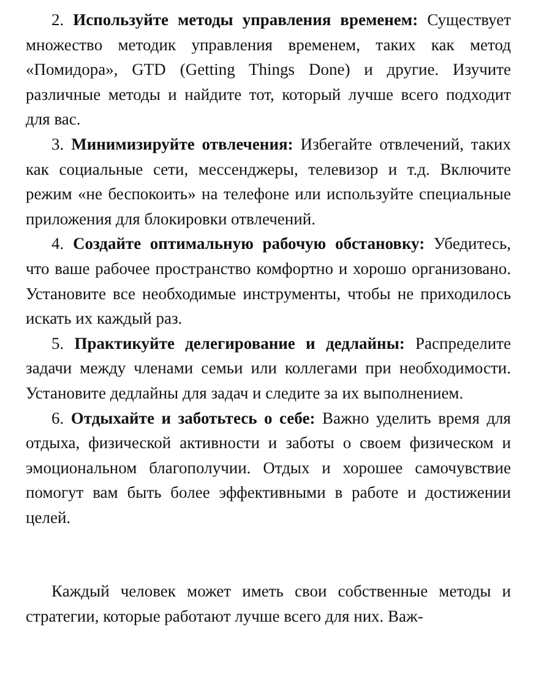2. Используйте методы управления временем: Существует множество методик управления временем, таких как метод «Помидора», GTD (Getting Things Done) и другие. Изучите различные методы и найдите тот, который лучше всего подходит для вас.
3. Минимизируйте отвлечения: Избегайте отвлечений, таких как социальные сети, мессенджеры, телевизор и т.д. Включите режим «не беспокоить» на телефоне или используйте специальные приложения для блокировки отвлечений.
4. Создайте оптимальную рабочую обстановку: Убедитесь, что ваше рабочее пространство комфортно и хорошо организовано. Установите все необходимые инструменты, чтобы не приходилось искать их каждый раз.
5. Практикуйте делегирование и дедлайны: Распределите задачи между членами семьи или коллегами при необходимости. Установите дедлайны для задач и следите за их выполнением.
6. Отдыхайте и заботьтесь о себе: Важно уделить время для отдыха, физической активности и заботы о своем физическом и эмоциональном благополучии. Отдых и хорошее самочувствие помогут вам быть более эффективными в работе и достижении целей.
Каждый человек может иметь свои собственные методы и стратегии, которые работают лучше всего для них. Важ-